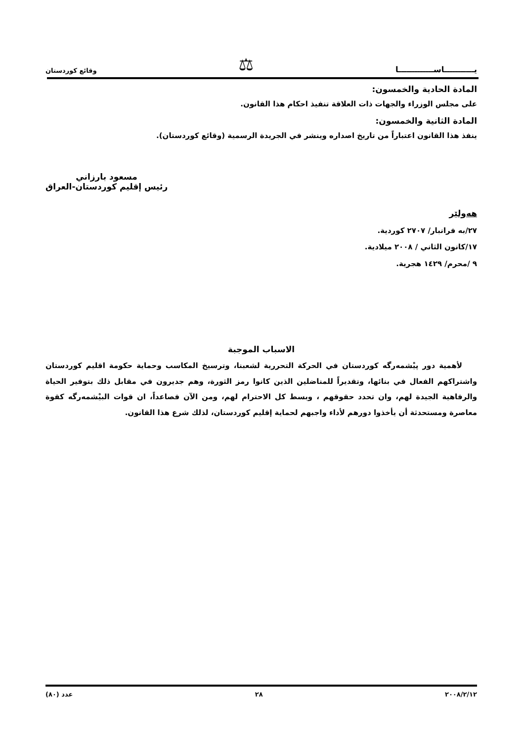يـــــــــــاســـــــــــــا ⚖ وقائع كوردستان
المادة الحادية والخمسون:
على مجلس الوزراء والجهات ذات العلاقة تنفيذ احكام هذا القانون.
المادة الثانية والخمسون:
ينفذ هذا القانون اعتباراً من تاريخ اصداره وينشر في الجريدة الرسمية (وقائع كوردستان).
مسعود بارزاني
رئيس إقليم كوردستان-العراق
هەولێر
٢٧/به فرانبار/ ٢٧٠٧ كوردية.
١٧/كانون الثاني / ٢٠٠٨ ميلادية.
٩ /محرم/ ١٤٢٩ هجرية.
الاسباب الموجبة
لأهمية دور پيْشمەرگە كوردستان في الحركة التحررية لشعبنا، وترسيخ المكاسب وحماية حكومة اقليم كوردستان واشتراكهم الفعال في بنائها، وتقديراً للمناضلين الذين كانوا رمز الثورة، وهم جديرون في مقابل ذلك بتوفير الحياة والرفاهية الجيدة لهم، وان تحدد حقوقهم ، وبسط كل الاحترام لهم، ومن الآن فصاعداً، ان قوات البيْشمەرگە كقوة معاصرة ومستحدثة أن يأخذوا دورهم لأداء واجبهم لحماية إقليم كوردستان، لذلك شرع هذا القانون.
٢٠٠٨/٢/١٢ ٢٨ عدد (٨٠)